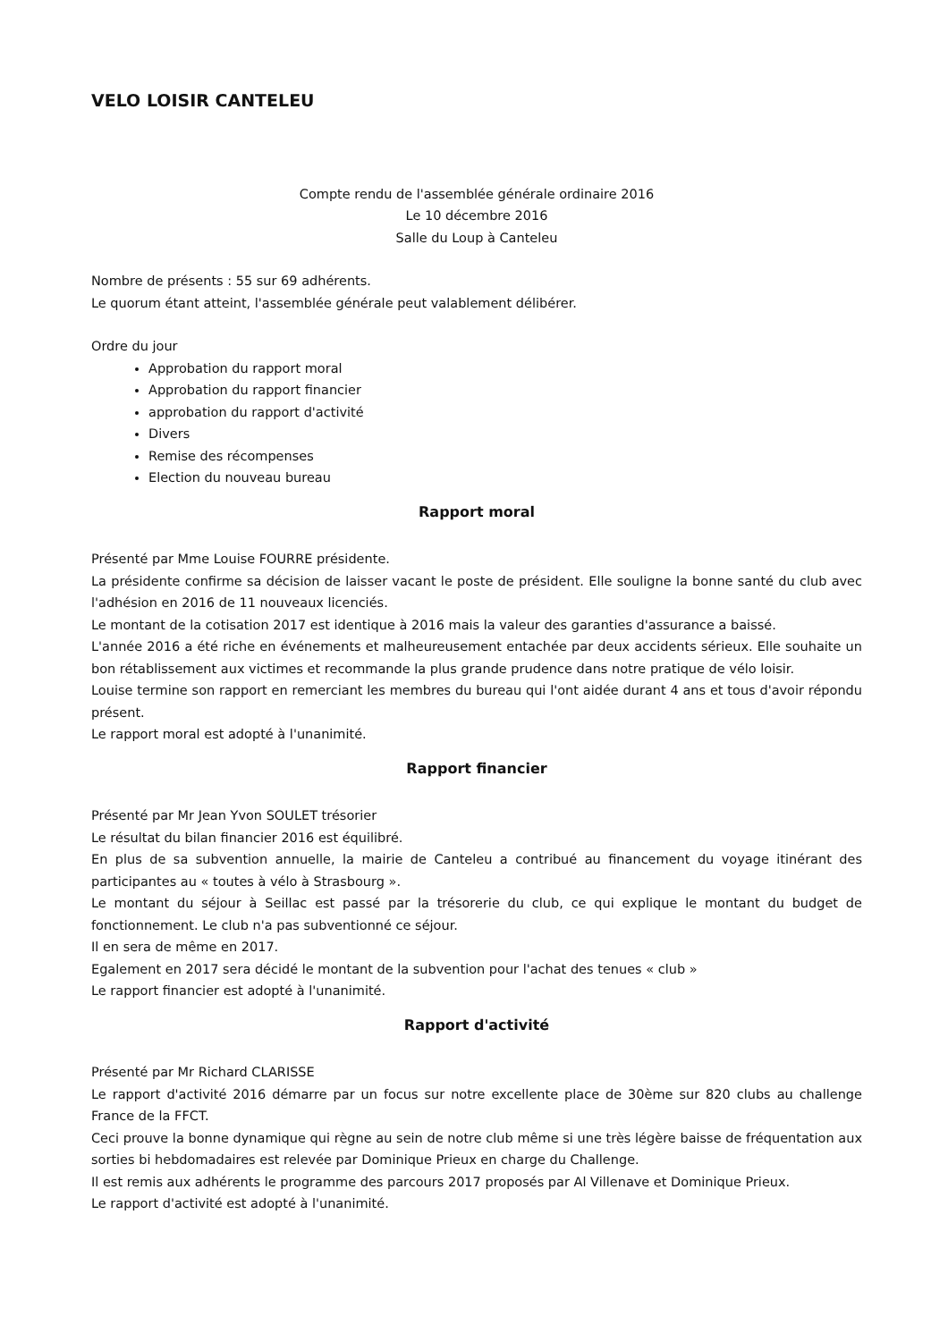VELO LOISIR CANTELEU
Compte rendu de l'assemblée générale ordinaire 2016
Le 10 décembre 2016
Salle du Loup à Canteleu
Nombre de présents : 55 sur 69 adhérents.
Le quorum étant atteint, l'assemblée générale peut valablement délibérer.
Ordre du jour
Approbation du rapport moral
Approbation du rapport financier
approbation du rapport d'activité
Divers
Remise des récompenses
Election du nouveau bureau
Rapport moral
Présenté par Mme Louise FOURRE présidente.
La présidente confirme sa décision de laisser vacant le poste de président. Elle souligne la bonne santé du club avec l'adhésion en 2016 de 11 nouveaux licenciés.
Le montant de la cotisation 2017 est identique à 2016 mais la valeur des garanties d'assurance a baissé.
L'année 2016 a été riche en événements et malheureusement entachée par deux accidents sérieux. Elle souhaite un bon rétablissement aux victimes et recommande la plus grande prudence dans notre pratique de vélo loisir.
Louise termine son rapport en remerciant les membres du bureau qui l'ont aidée durant 4 ans et tous d'avoir répondu présent.
Le rapport moral est adopté à l'unanimité.
Rapport financier
Présenté par Mr Jean Yvon SOULET trésorier
Le résultat du bilan financier 2016 est équilibré.
En plus de sa subvention annuelle, la mairie de Canteleu a contribué au financement du voyage itinérant des participantes au « toutes à vélo à Strasbourg ».
Le montant du séjour à Seillac est passé par la trésorerie du club, ce qui explique le montant du budget de fonctionnement. Le club n'a pas subventionné ce séjour.
Il en sera de même en 2017.
Egalement en 2017 sera décidé le montant de la subvention pour l'achat des tenues « club »
Le rapport financier est adopté à l'unanimité.
Rapport d'activité
Présenté par Mr Richard CLARISSE
Le rapport d'activité 2016 démarre par un focus sur notre excellente place de 30ème sur 820 clubs au challenge France de la FFCT.
Ceci prouve la bonne dynamique qui règne au sein de notre club même si une très légère baisse de fréquentation aux sorties bi hebdomadaires est relevée par Dominique Prieux en charge du Challenge.
Il est remis aux adhérents le programme des parcours 2017 proposés par Al Villenave et Dominique Prieux.
Le rapport d'activité est adopté à l'unanimité.